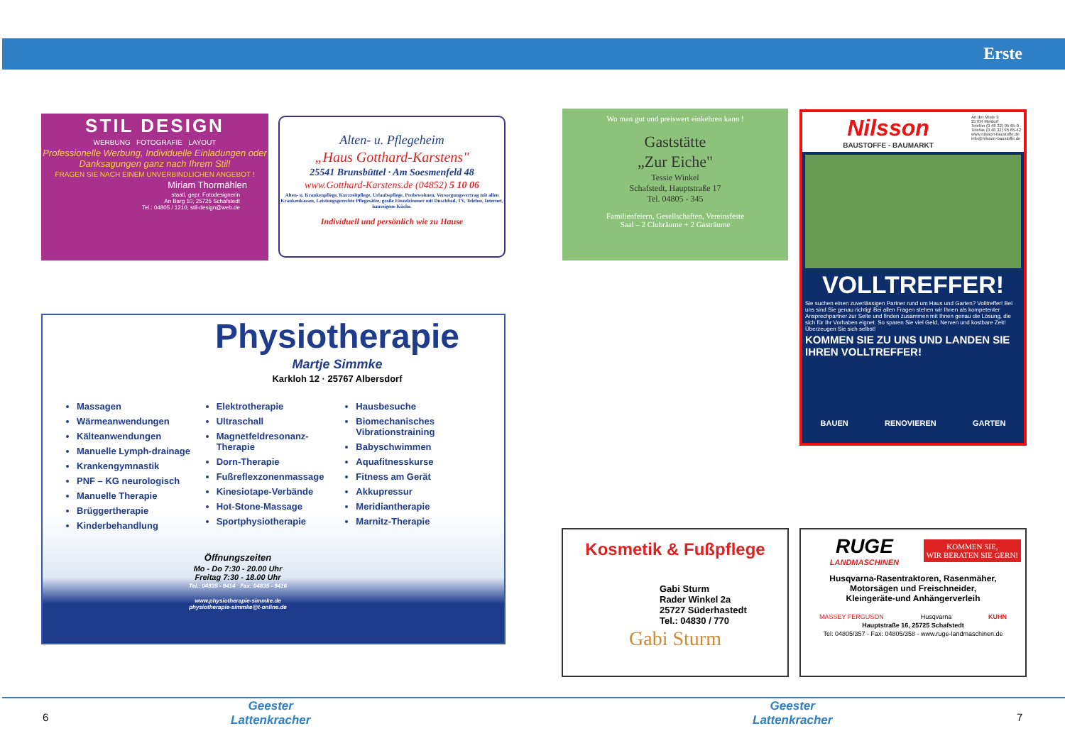Erste
STIL DESIGN
WERBUNG FOTOGRAFIE LAYOUT
Professionelle Werbung, Individuelle Einladungen oder Danksagungen ganz nach Ihrem Stil!
FRAGEN SIE NACH EINEM UNVERBINDLICHEN ANGEBOT !
Miriam Thormählen
staatl. gepr. Fotodesignerin
An Barg 10, 25725 Schafstedt
Tel.: 04805 / 1210, stil-design@web.de
Alten- u. Pflegeheim
„Haus Gotthard-Karstens"
25541 Brunsbüttel · Am Soesmenfeld 48
www.Gotthard-Karstens.de (04852) 5 10 06
Alten- u. Krankenpflege, Kurzzeitpflege, Urlaubspflege, Probewohnen, Versorgungsvertrag mit allen Krankenkassen, Leistungsgerechte Pflegesätze, große Einzelzimmer mit Duschbad, TV, Telefon, Internet, hauseigene Küche.
Individuell und persönlich wie zu Hause
Wo man gut und preiswert einkehren kann !
Gaststätte
„Zur Eiche"
Tessie Winkel
Schafstedt, Hauptstraße 17
Tel. 04805 - 345
Familienfeiern, Gesellschaften, Vereinsfeste
Saal – 2 Clubräume + 2 Gasträume
Nilsson
BAUSTOFFE - BAUMARKT
An der Miele 9
25704 Meldorf
Telefon (0 48 32) 95 65-0
Telefax (0 48 32) 95 65-42
www.nilsson-baustoffe.de
info@nilsson-baustoffe.de
VOLLTREFFER!
Sie suchen einen zuverlässigen Partner rund um Haus und Garten? Volltreffer! Bei uns sind Sie genau richtig! Bei allen Fragen stehen wir Ihnen als kompetenter Ansprechpartner zur Seite und finden zusammen mit Ihnen genau die Lösung, die sich für Ihr Vorhaben eignet. So sparen Sie viel Geld, Nerven und kostbare Zeit! Überzeugen Sie sich selbst!
KOMMEN SIE ZU UNS UND LANDEN SIE IHREN VOLLTREFFER!
BAUEN RENOVIEREN GARTEN
Physiotherapie
Martje Simmke
Karkloh 12 · 25767 Albersdorf
Massagen
Wärmeanwendungen
Kälteanwendungen
Manuelle Lymph-drainage
Krankengymnastik
PNF – KG neurologisch
Manuelle Therapie
Brüggertherapie
Kinderbehandlung
Elektrotherapie
Ultraschall
Magnetfeldresonanz-Therapie
Dorn-Therapie
Fußreflexzonenmassage
Kinesiotape-Verbände
Hot-Stone-Massage
Sportphysiotherapie
Hausbesuche
Biomechanisches Vibrationstraining
Babyschwimmen
Aquafitnesskurse
Fitness am Gerät
Akkupressur
Meridiantherapie
Marnitz-Therapie
Öffnungszeiten
Mo - Do 7:30 - 20.00 Uhr
Freitag 7:30 - 18.00 Uhr
Tel.: 04835 - 9414 Fax: 04835 - 9416
www.physiotherapie-simmke.de
physiotherapie-simmke@t-online.de
Kosmetik & Fußpflege
Gabi Sturm
Rader Winkel 2a
25727 Süderhastedt
Tel.: 04830 / 770
Gabi Sturm
RUGE
LANDMASCHINEN
KOMMEN SIE,
WIR BERATEN SIE GERN!
Husqvarna-Rasentraktoren, Rasenmäher,
Motorsägen und Freischneider,
Kleingeräte-und Anhängerverleih
MASSEY FERGUSON Husqvarna KUHN
Hauptstraße 16, 25725 Schafstedt
Tel: 04805/357 - Fax: 04805/358 - www.ruge-landmaschinen.de
6
Geester
Lattenkracher
Geester
Lattenkracher
7